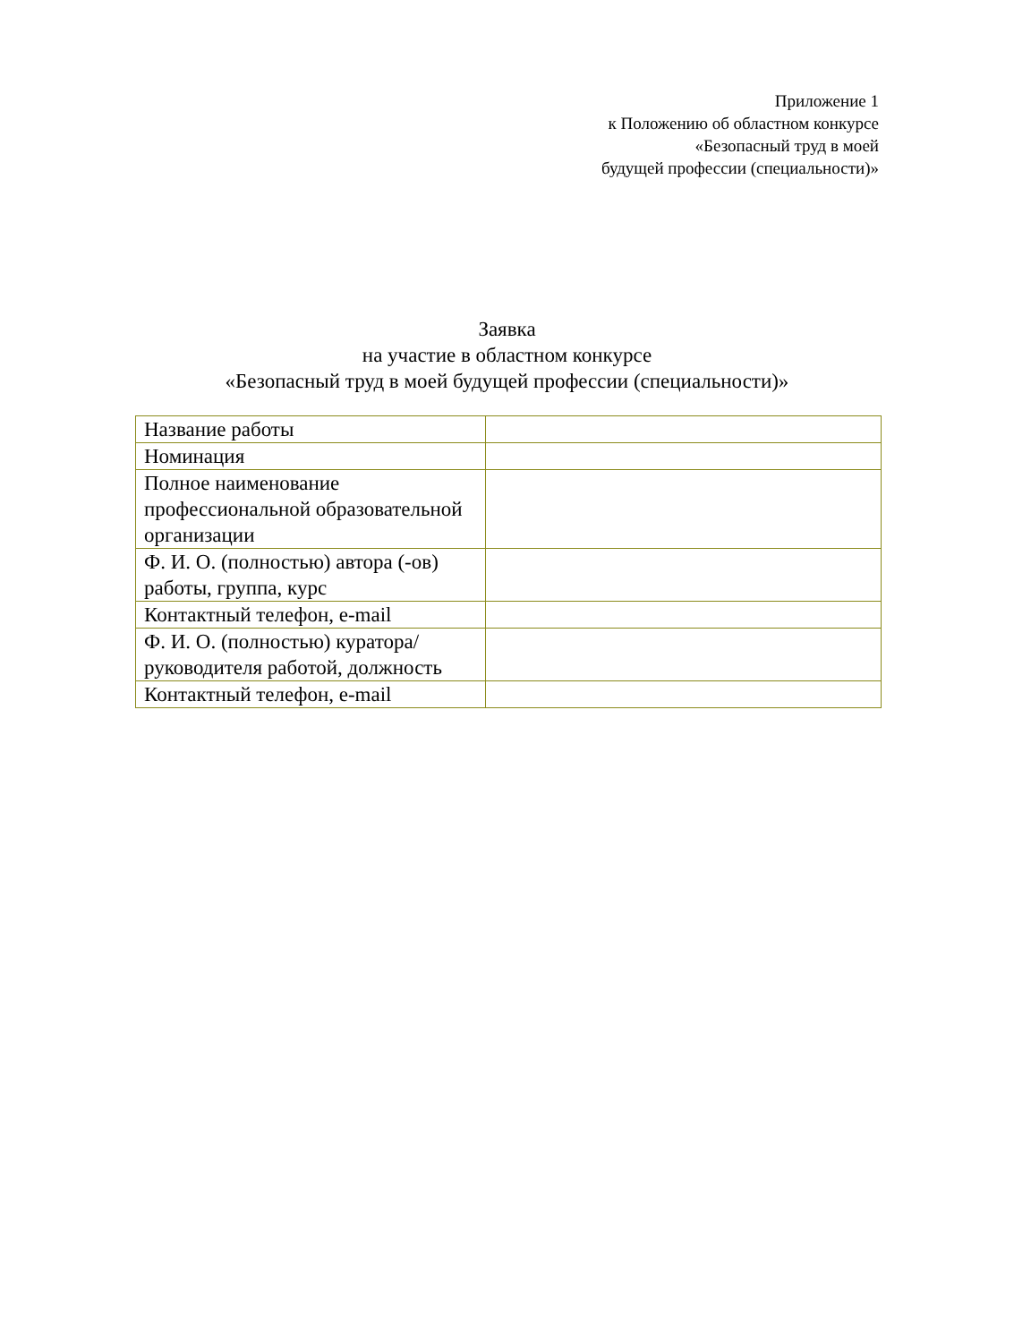Приложение 1
к Положению об областном конкурсе
«Безопасный труд в моей
будущей профессии (специальности)»
Заявка
на участие в областном конкурсе
«Безопасный труд в моей будущей профессии (специальности)»
| Название работы | |
| Номинация | |
| Полное наименование профессиональной образовательной организации | |
| Ф. И. О. (полностью) автора (-ов) работы, группа, курс | |
| Контактный телефон, e-mail | |
| Ф. И. О. (полностью) куратора/руководителя работой, должность | |
| Контактный телефон, e-mail | |